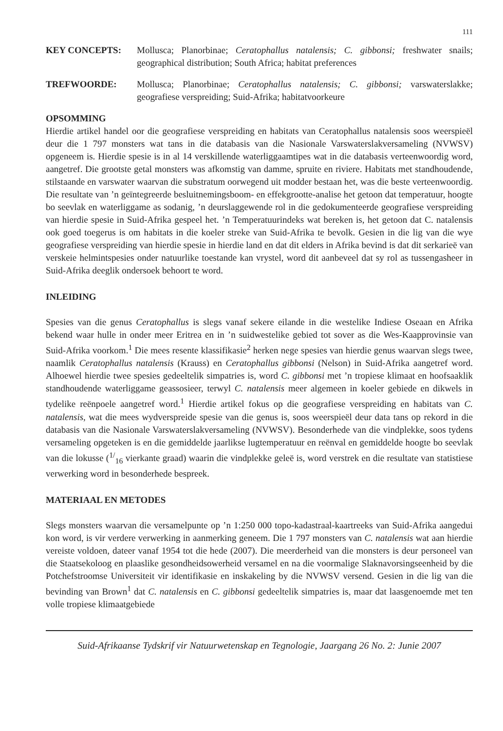111
KEY CONCEPTS: Mollusca; Planorbinae; Ceratophallus natalensis; C. gibbonsi; freshwater snails; geographical distribution; South Africa; habitat preferences
TREFWOORDE: Mollusca; Planorbinae; Ceratophallus natalensis; C. gibbonsi; varswaterslakke; geografiese verspreiding; Suid-Afrika; habitatvoorkeure
OPSOMMING
Hierdie artikel handel oor die geografiese verspreiding en habitats van Ceratophallus natalensis soos weerspieël deur die 1 797 monsters wat tans in die databasis van die Nasionale Varswaterslakversameling (NVWSV) opgeneem is. Hierdie spesie is in al 14 verskillende waterliggaamtipes wat in die databasis verteenwoordig word, aangetref. Die grootste getal monsters was afkomstig van damme, spruite en riviere. Habitats met standhoudende, stilstaande en varswater waarvan die substratum oorwegend uit modder bestaan het, was die beste verteenwoordig. Die resultate van ’n geïntegreerde besluitnemingsboom- en effekgrootte-analise het getoon dat temperatuur, hoogte bo seevlak en waterliggame as sodanig, ’n deurslaggewende rol in die gedokumenteerde geografiese verspreiding van hierdie spesie in Suid-Afrika gespeel het. ’n Temperatuurindeks wat bereken is, het getoon dat C. natalensis ook goed toegerus is om habitats in die koeler streke van Suid-Afrika te bevolk. Gesien in die lig van die wye geografiese verspreiding van hierdie spesie in hierdie land en dat dit elders in Afrika bevind is dat dit serkarieë van verskeie helmintspesies onder natuurlike toestande kan vrystel, word dit aanbeveel dat sy rol as tussengasheer in Suid-Afrika deeglik ondersoek behoort te word.
INLEIDING
Spesies van die genus Ceratophallus is slegs vanaf sekere eilande in die westelike Indiese Oseaan en Afrika bekend waar hulle in onder meer Eritrea en in ’n suidwestelike gebied tot sover as die Wes-Kaapprovinsie van Suid-Afrika voorkom.<sup>1</sup> Die mees resente klassifikasie<sup>2</sup> herken nege spesies van hierdie genus waarvan slegs twee, naamlik Ceratophallus natalensis (Krauss) en Ceratophallus gibbonsi (Nelson) in Suid-Afrika aangetref word. Alhoewel hierdie twee spesies gedeeltelik simpatries is, word C. gibbonsi met ’n tropiese klimaat en hoofsaaklik standhoudende waterliggame geassosieer, terwyl C. natalensis meer algemeen in koeler gebiede en dikwels in tydelike reënpoele aangetref word.<sup>1</sup> Hierdie artikel fokus op die geografiese verspreiding en habitats van C. natalensis, wat die mees wydverspreide spesie van die genus is, soos weerspieël deur data tans op rekord in die databasis van die Nasionale Varswaterslakversameling (NVWSV). Besonderhede van die vindplekke, soos tydens versameling opgeteken is en die gemiddelde jaarlikse lugtemperatuur en reënval en gemiddelde hoogte bo seevlak van die lokusse (<sup>1/</sup><sub>16</sub> vierkante graad) waarin die vindplekke geleë is, word verstrek en die resultate van statistiese verwerking word in besonderhede bespreek.
MATERIAAL EN METODES
Slegs monsters waarvan die versamelpunte op ’n 1:250 000 topo-kadastraal-kaartreeks van Suid-Afrika aangedui kon word, is vir verdere verwerking in aanmerking geneem. Die 1 797 monsters van C. natalensis wat aan hierdie vereiste voldoen, dateer vanaf 1954 tot die hede (2007). Die meerderheid van die monsters is deur personeel van die Staatsekoloog en plaaslike gesondheidsowerheid versamel en na die voormalige Slaknavorsingseenheid by die Potchefstroomse Universiteit vir identifikasie en inskakeling by die NVWSV versend. Gesien in die lig van die bevinding van Brown<sup>1</sup> dat C. natalensis en C. gibbonsi gedeeltelik simpatries is, maar dat laasgenoemde met ten volle tropiese klimaatgebiede
Suid-Afrikaanse Tydskrif vir Natuurwetenskap en Tegnologie, Jaargang 26 No. 2: Junie 2007